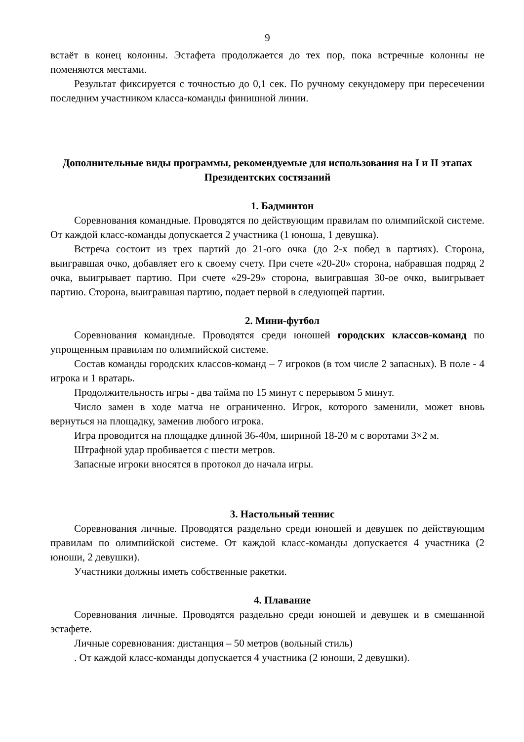9
встаёт в конец колонны. Эстафета продолжается до тех пор, пока встречные колонны не поменяются местами.
Результат фиксируется с точностью до 0,1 сек. По ручному секундомеру при пересечении последним участником класса-команды финишной линии.
Дополнительные виды программы, рекомендуемые для использования на I и II этапах Президентских состязаний
1. Бадминтон
Соревнования командные. Проводятся по действующим правилам по олимпийской системе. От каждой класс-команды допускается 2 участника (1 юноша, 1 девушка).
Встреча состоит из трех партий до 21-ого очка (до 2-х побед в партиях). Сторона, выигравшая очко, добавляет его к своему счету. При счете «20-20» сторона, набравшая подряд 2 очка, выигрывает партию. При счете «29-29» сторона, выигравшая 30-ое очко, выигрывает партию. Сторона, выигравшая партию, подает первой в следующей партии.
2. Мини-футбол
Соревнования командные. Проводятся среди юношей городских классов-команд по упрощенным правилам по олимпийской системе.
Состав команды городских классов-команд – 7 игроков (в том числе 2 запасных). В поле - 4 игрока и 1 вратарь.
Продолжительность игры - два тайма по 15 минут с перерывом 5 минут.
Число замен в ходе матча не ограниченно. Игрок, которого заменили, может вновь вернуться на площадку, заменив любого игрока.
Игра проводится на площадке длиной 36-40м, шириной 18-20 м с воротами 3×2 м.
Штрафной удар пробивается с шести метров.
Запасные игроки вносятся в протокол до начала игры.
3. Настольный теннис
Соревнования личные. Проводятся раздельно среди юношей и девушек по действующим правилам по олимпийской системе. От каждой класс-команды допускается 4 участника (2 юноши, 2 девушки).
Участники должны иметь собственные ракетки.
4. Плавание
Соревнования личные. Проводятся раздельно среди юношей и девушек и в смешанной эстафете.
Личные соревнования: дистанция – 50 метров (вольный стиль)
. От каждой класс-команды допускается 4 участника (2 юноши, 2 девушки).